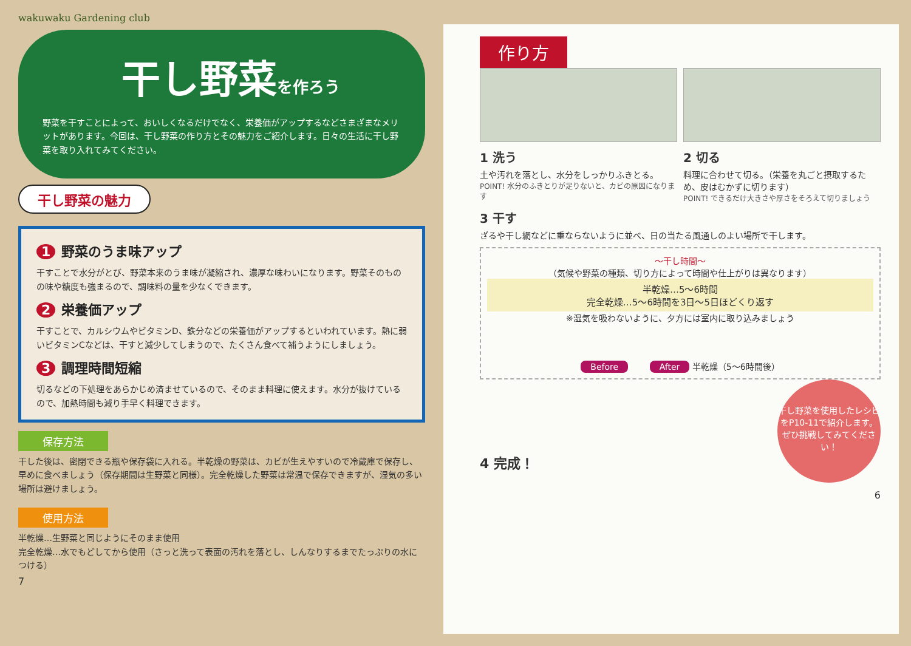wakuwaku Gardening club
干し野菜を作ろう
野菜を干すことによって、おいしくなるだけでなく、栄養価がアップするなどさまざまなメリットがあります。今回は、干し野菜の作り方とその魅力をご紹介します。日々の生活に干し野菜を取り入れてみてください。
干し野菜の魅力
1 野菜のうま味アップ
干すことで水分がとび、野菜本来のうま味が凝縮され、濃厚な味わいになります。野菜そのものの味や糖度も強まるので、調味料の量を少なくできます。
2 栄養価アップ
干すことで、カルシウムやビタミンD、鉄分などの栄養価がアップするといわれています。熱に弱いビタミンCなどは、干すと減少してしまうので、たくさん食べて補うようにしましょう。
3 調理時間短縮
切るなどの下処理をあらかじめ済ませているので、そのまま料理に使えます。水分が抜けているので、加熱時間も減り手早く料理できます。
保存方法
干した後は、密閉できる瓶や保存袋に入れる。半乾燥の野菜は、カビが生えやすいので冷蔵庫で保存し、早めに食べましょう（保存期間は生野菜と同様）。完全乾燥した野菜は常温で保存できますが、湿気の多い場所は避けましょう。
使用方法
半乾燥…生野菜と同じようにそのまま使用
完全乾燥…水でもどしてから使用（さっと洗って表面の汚れを落とし、しんなりするまでたっぷりの水につける）
7
作り方
1 洗う
土や汚れを落とし、水分をしっかりふきとる。
POINT! 水分のふきとりが足りないと、カビの原因になります
2 切る
料理に合わせて切る。（栄養を丸ごと摂取するため、皮はむかずに切ります）
POINT! できるだけ大きさや厚さをそろえて切りましょう
3 干す
ざるや干し網などに重ならないように並べ、日の当たる風通しのよい場所で干します。
〜干し時間〜
（気候や野菜の種類、切り方によって時間や仕上がりは異なります）
半乾燥…5〜6時間
完全乾燥…5〜6時間を3日〜5日ほどくり返す
※湿気を吸わないように、夕方には室内に取り込みましょう
Before After 半乾燥（5〜6時間後）
干し野菜を使用したレシピをP10-11で紹介します。ぜひ挑戦してみてください！
4 完成！
6